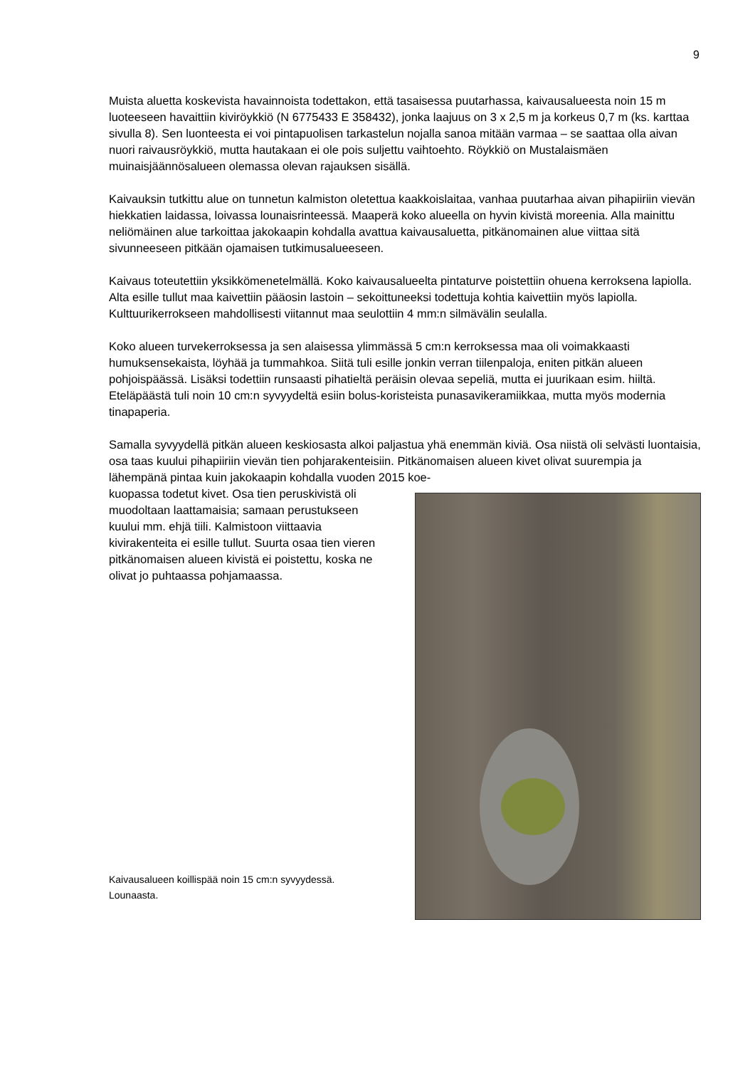9
Muista aluetta koskevista havainnoista todettakon, että tasaisessa puutarhassa, kaivausalueesta noin 15 m luoteeseen havaittiin kiviröykkiö (N 6775433 E 358432), jonka laajuus on 3 x 2,5 m ja korkeus 0,7 m (ks. karttaa sivulla 8). Sen luonteesta ei voi pintapuolisen tarkastelun nojalla sanoa mitään varmaa – se saattaa olla aivan nuori raivausröykkiö, mutta hautakaan ei ole pois suljettu vaihtoehto. Röykkiö on Mustalaismäen muinaisjäännösalueen olemassa olevan rajauksen sisällä.
Kaivauksin tutkittu alue on tunnetun kalmiston oletettua kaakkoislaitaa, vanhaa puutarhaa aivan pihapiiriin vievän hiekkatien laidassa, loivassa lounaisrinteessä. Maaperä koko alueella on hyvin kivistä moreenia. Alla mainittu neliömäinen alue tarkoittaa jakokaapin kohdalla avattua kaivausaluetta, pitkänomainen alue viittaa sitä sivunneeseen pitkään ojamaisen tutkimusalueeseen.
Kaivaus toteutettiin yksikkömenetelmällä. Koko kaivausalueelta pintaturve poistettiin ohuena kerroksena lapiolla. Alta esille tullut maa kaivettiin pääosin lastoin – sekoittuneeksi todettuja kohtia kaivettiin myös lapiolla. Kulttuurikerrokseen mahdollisesti viitannut maa seulottiin 4 mm:n silmävälin seulalla.
Koko alueen turvekerroksessa ja sen alaisessa ylimmässä 5 cm:n kerroksessa maa oli voimakkaasti humuksensekaista, löyhää ja tummahkoa. Siitä tuli esille jonkin verran tiilenpaloja, eniten pitkän alueen pohjoispäässä. Lisäksi todettiin runsaasti pihatieltä peräisin olevaa sepeliä, mutta ei juurikaan esim. hiiltä. Eteläpäästä tuli noin 10 cm:n syvyydeltä esiin bolus-koristeista punasavikeramiikkaa, mutta myös modernia tinapaperia.
Samalla syvyydellä pitkän alueen keskiosasta alkoi paljastua yhä enemmän kiviä. Osa niistä oli selvästi luontaisia, osa taas kuului pihapiiriin vievän tien pohjarakenteisiin. Pitkänomaisen alueen kivet olivat suurempia ja lähempänä pintaa kuin jakokaapin kohdalla vuoden 2015 koe-
kuopassa todetut kivet. Osa tien peruskivistä oli muodoltaan laattamaisia; samaan perustukseen kuului mm. ehjä tiili. Kalmistoon viittaavia kivirakenteita ei esille tullut. Suurta osaa tien vieren pitkänomaisen alueen kivistä ei poistettu, koska ne olivat jo puhtaassa pohjamaassa.
Kaivausalueen koillispää noin 15 cm:n syvyydessä. Lounaasta.